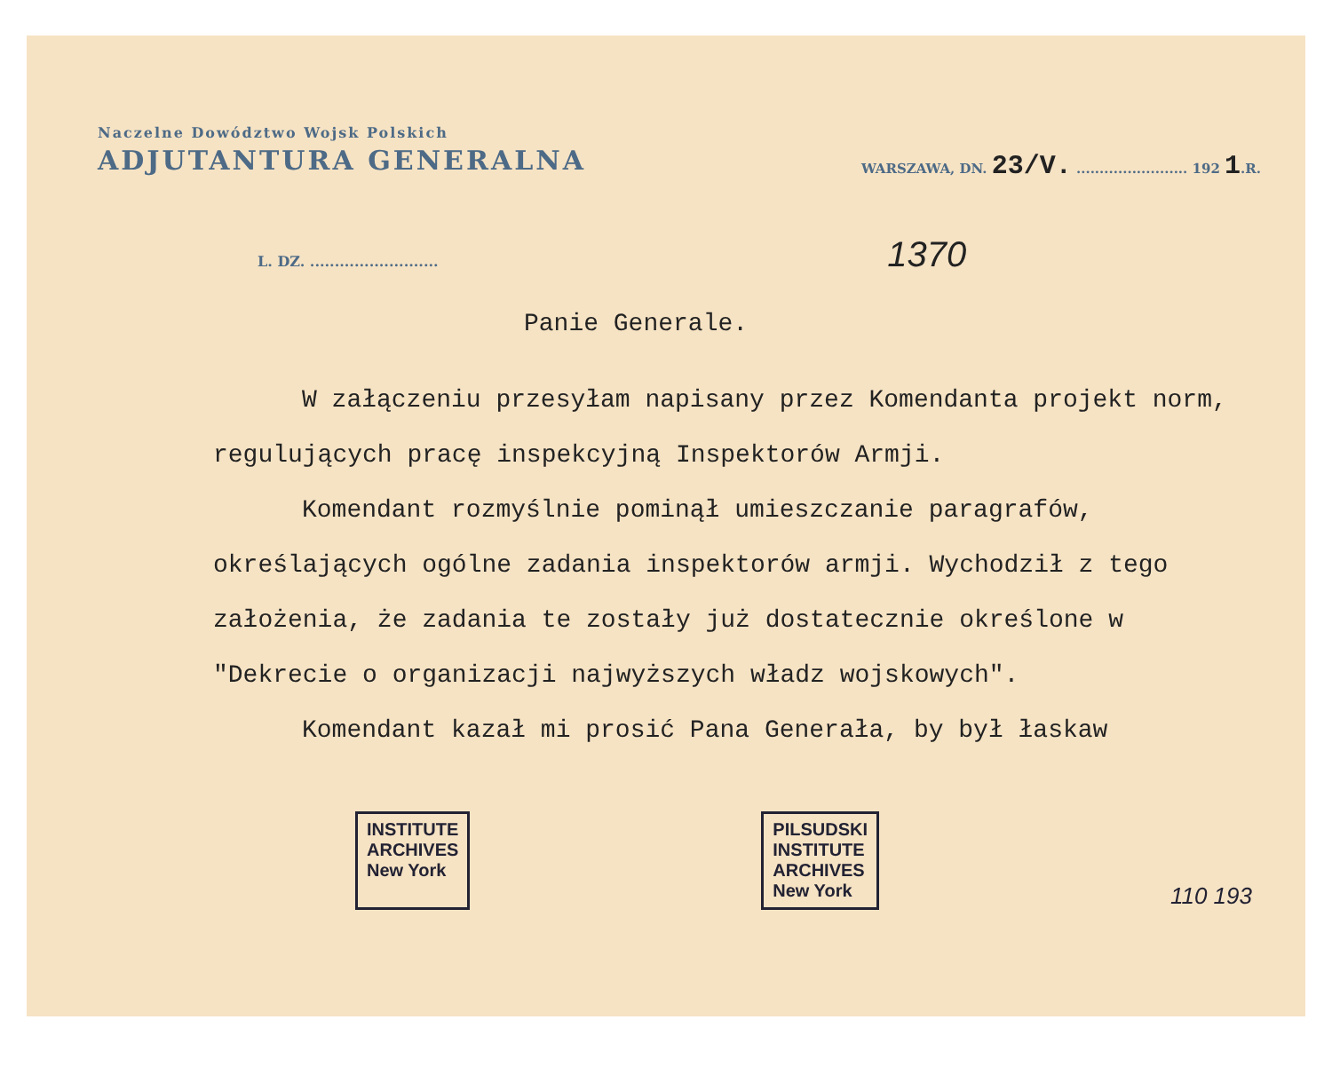Naczelne Dowództwo Wojsk Polskich
ADJUTANTURA GENERALNA
WARSZAWA, DN. 23/V. ........................ 192 1.R.
L. DZ. .......................... 1370
Panie Generale.
W załączeniu przesyłam napisany przez Komendanta projekt norm, regulujących pracę inspekcyjną Inspektorów Armji.
Komendant rozmyślnie pominął umieszczanie paragrafów, określających ogólne zadania inspektorów armji. Wychodził z tego założenia, że zadania te zostały już dostatecznie określone w "Dekrecie o organizacji najwyższych władz wojskowych".
Komendant kazał mi prosić Pana Generała, by był łaskaw
INSTITUTE
ARCHIVES
New York
PILSUDSKI
INSTITUTE
ARCHIVES
New York
110 193